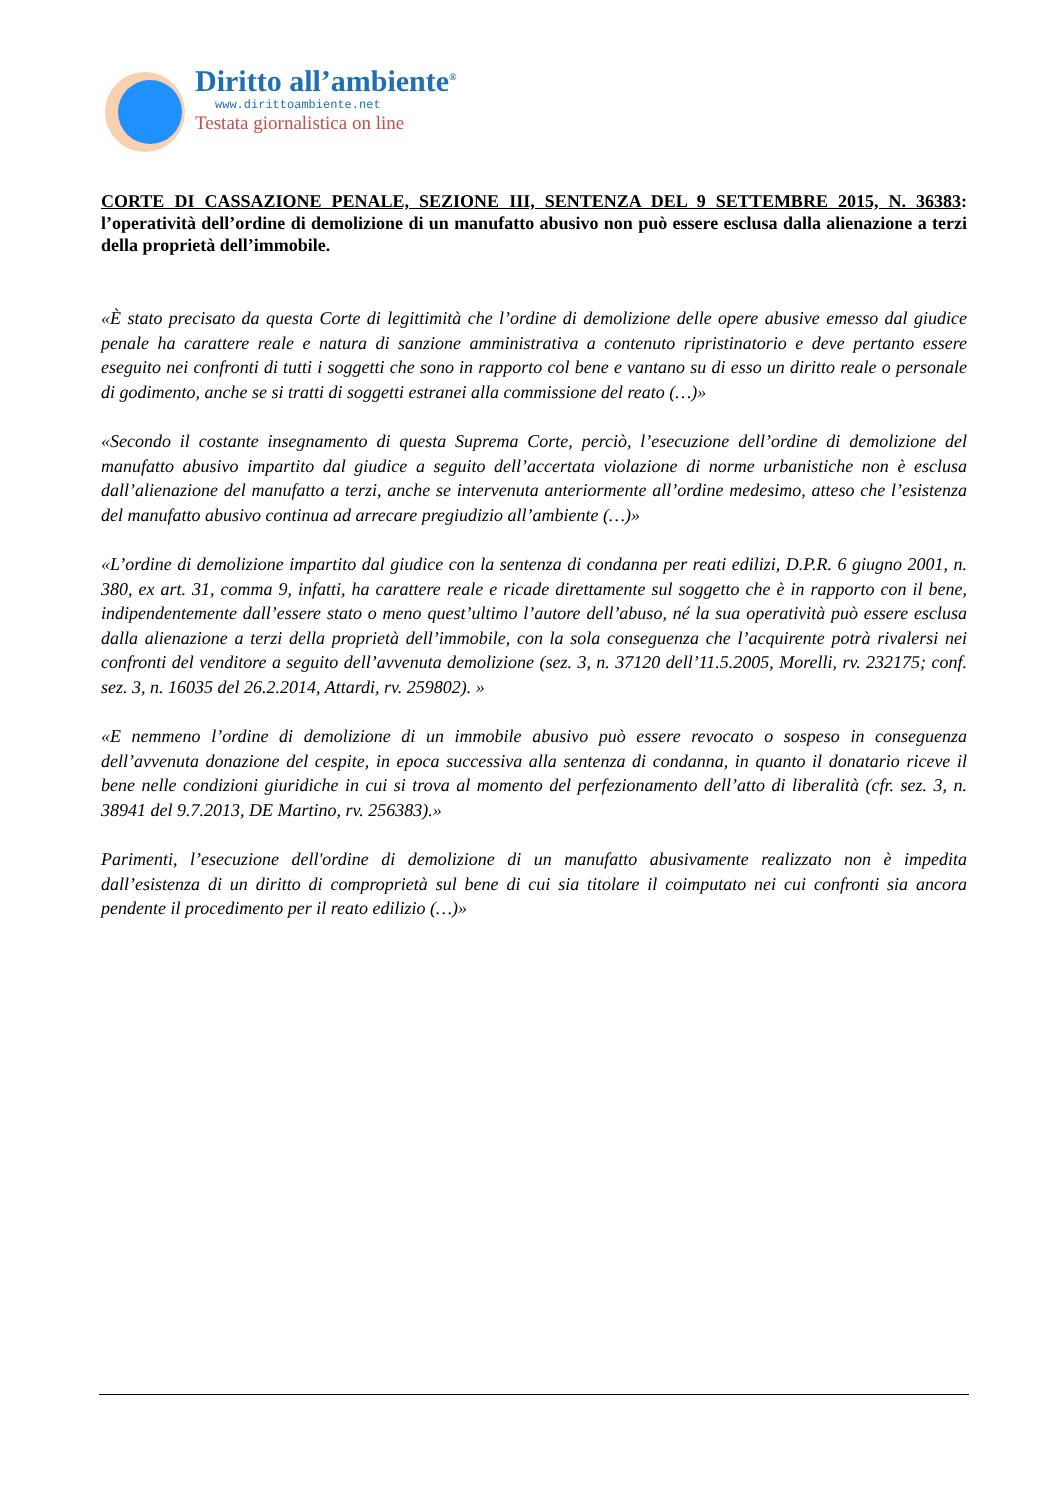Diritto all’ambiente<sup>®</sup>
www.dirittoambiente.net
Testata giornalistica on line
CORTE DI CASSAZIONE PENALE, SEZIONE III, SENTENZA DEL 9 SETTEMBRE 2015, N. 36383: l’operatività dell’ordine di demolizione di un manufatto abusivo non può essere esclusa dalla alienazione a terzi della proprietà dell’immobile.
«È stato precisato da questa Corte di legittimità che l’ordine di demolizione delle opere abusive emesso dal giudice penale ha carattere reale e natura di sanzione amministrativa a contenuto ripristinatorio e deve pertanto essere eseguito nei confronti di tutti i soggetti che sono in rapporto col bene e vantano su di esso un diritto reale o personale di godimento, anche se si tratti di soggetti estranei alla commissione del reato (…)»
«Secondo il costante insegnamento di questa Suprema Corte, perciò, l’esecuzione dell’ordine di demolizione del manufatto abusivo impartito dal giudice a seguito dell’accertata violazione di norme urbanistiche non è esclusa dall’alienazione del manufatto a terzi, anche se intervenuta anteriormente all’ordine medesimo, atteso che l’esistenza del manufatto abusivo continua ad arrecare pregiudizio all’ambiente (…)»
«L’ordine di demolizione impartito dal giudice con la sentenza di condanna per reati edilizi, D.P.R. 6 giugno 2001, n. 380, ex art. 31, comma 9, infatti, ha carattere reale e ricade direttamente sul soggetto che è in rapporto con il bene, indipendentemente dall’essere stato o meno quest’ultimo l’autore dell’abuso, né la sua operatività può essere esclusa dalla alienazione a terzi della proprietà dell’immobile, con la sola conseguenza che l’acquirente potrà rivalersi nei confronti del venditore a seguito dell’avvenuta demolizione (sez. 3, n. 37120 dell’11.5.2005, Morelli, rv. 232175; conf. sez. 3, n. 16035 del 26.2.2014, Attardi, rv. 259802). »
«E nemmeno l’ordine di demolizione di un immobile abusivo può essere revocato o sospeso in conseguenza dell’avvenuta donazione del cespite, in epoca successiva alla sentenza di condanna, in quanto il donatario riceve il bene nelle condizioni giuridiche in cui si trova al momento del perfezionamento dell’atto di liberalità (cfr. sez. 3, n. 38941 del 9.7.2013, DE Martino, rv. 256383).»
Parimenti, l’esecuzione dell'ordine di demolizione di un manufatto abusivamente realizzato non è impedita dall’esistenza di un diritto di comproprietà sul bene di cui sia titolare il coimputato nei cui confronti sia ancora pendente il procedimento per il reato edilizio (…)»